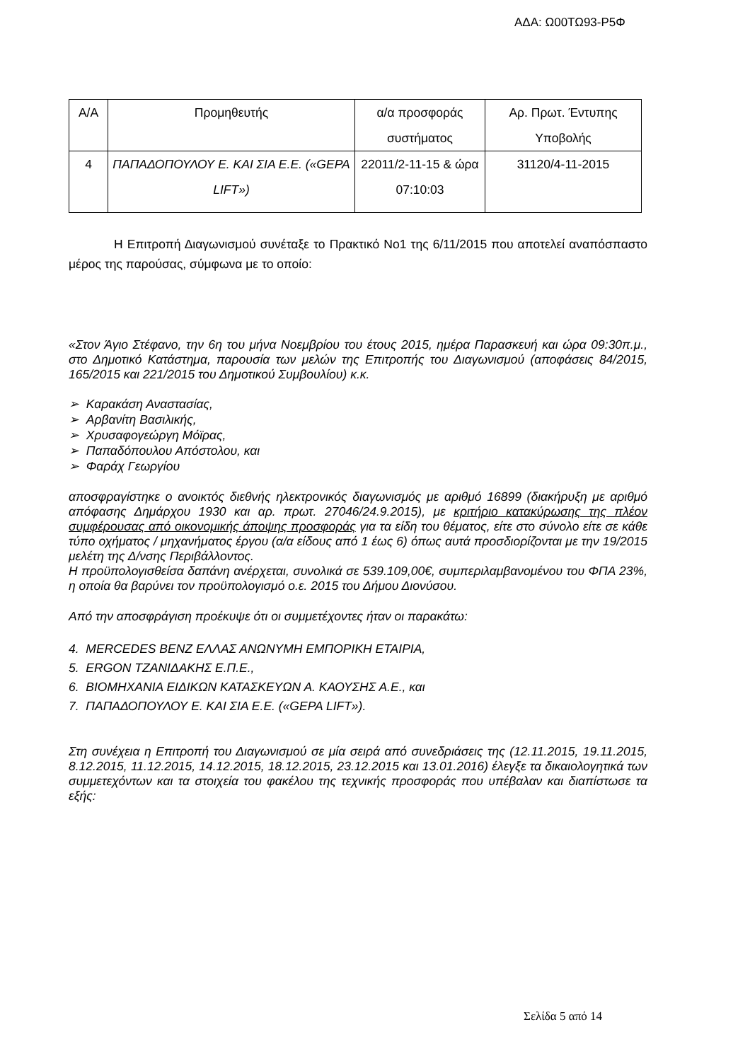ΑΔΑ: Ω00ΤΩ93-Ρ5Φ
| Α/Α | Προμηθευτής | α/α προσφοράς συστήματος | Αρ. Πρωτ. Έντυπης Υποβολής |
| 4 | ΠΑΠΑΔΟΠΟΥΛΟΥ Ε. ΚΑΙ ΣΙΑ Ε.Ε. («GEPA LIFT») | 22011/2-11-15 & ώρα 07:10:03 | 31120/4-11-2015 |
Η Επιτροπή Διαγωνισμού συνέταξε το Πρακτικό Νο1 της 6/11/2015 που αποτελεί αναπόσπαστο μέρος της παρούσας, σύμφωνα με το οποίο:
«Στον Άγιο Στέφανο, την 6η του μήνα Νοεμβρίου του έτους 2015, ημέρα Παρασκευή και ώρα 09:30π.μ., στο Δημοτικό Κατάστημα, παρουσία των μελών της Επιτροπής του Διαγωνισμού (αποφάσεις 84/2015, 165/2015 και 221/2015 του Δημοτικού Συμβουλίου) κ.κ.
➢ Καρακάση Αναστασίας,
➢ Αρβανίτη Βασιλικής,
➢ Χρυσαφογεώργη Μόϊρας,
➢ Παπαδόπουλου Απόστολου, και
➢ Φαράχ Γεωργίου
αποσφραγίστηκε ο ανοικτός διεθνής ηλεκτρονικός διαγωνισμός με αριθμό 16899 (διακήρυξη με αριθμό απόφασης Δημάρχου 1930 και αρ. πρωτ. 27046/24.9.2015), με κριτήριο κατακύρωσης της πλέον συμφέρουσας από οικονομικής άποψης προσφοράς για τα είδη του θέματος, είτε στο σύνολο είτε σε κάθε τύπο οχήματος / μηχανήματος έργου (α/α είδους από 1 έως 6) όπως αυτά προσδιορίζονται με την 19/2015 μελέτη της Δ/νσης Περιβάλλοντος.
Η προϋπολογισθείσα δαπάνη ανέρχεται, συνολικά σε 539.109,00€, συμπεριλαμβανομένου του ΦΠΑ 23%, η οποία θα βαρύνει τον προϋπολογισμό ο.ε. 2015 του Δήμου Διονύσου.
Από την αποσφράγιση προέκυψε ότι οι συμμετέχοντες ήταν οι παρακάτω:
4. MERCEDES BENZ ΕΛΛΑΣ ΑΝΩΝΥΜΗ ΕΜΠΟΡΙΚΗ ΕΤΑΙΡΙΑ,
5. ERGON ΤΖΑΝΙΔΑΚΗΣ Ε.Π.Ε.,
6. ΒΙΟΜΗΧΑΝΙΑ ΕΙΔΙΚΩΝ ΚΑΤΑΣΚΕΥΩΝ Α. ΚΑΟΥΣΗΣ Α.Ε., και
7. ΠΑΠΑΔΟΠΟΥΛΟΥ Ε. ΚΑΙ ΣΙΑ Ε.Ε. («GEPA LIFT»).
Στη συνέχεια η Επιτροπή του Διαγωνισμού σε μία σειρά από συνεδριάσεις της (12.11.2015, 19.11.2015, 8.12.2015, 11.12.2015, 14.12.2015, 18.12.2015, 23.12.2015 και 13.01.2016) έλεγξε τα δικαιολογητικά των συμμετεχόντων και τα στοιχεία του φακέλου της τεχνικής προσφοράς που υπέβαλαν και διαπίστωσε τα εξής:
Σελίδα 5 από 14